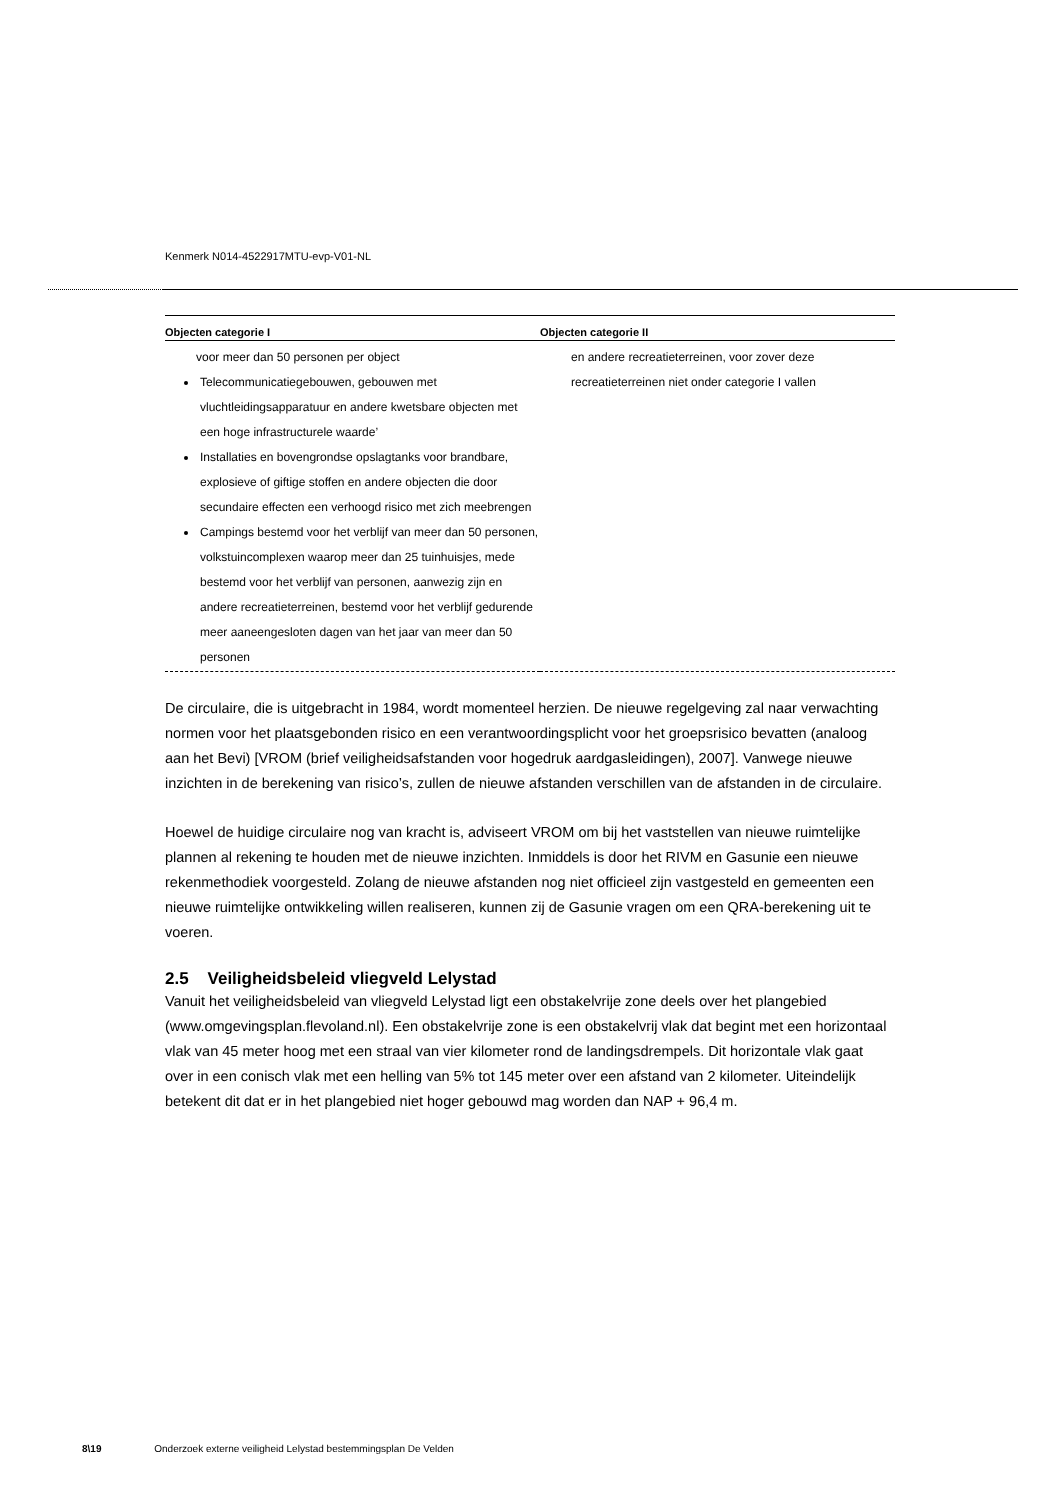Kenmerk N014-4522917MTU-evp-V01-NL
| Objecten categorie I | Objecten categorie II |
| --- | --- |
| voor meer dan 50 personen per object Telecommunicatiegebouwen, gebouwen met vluchtleidingsapparatuur en andere kwetsbare objecten met een hoge infrastructurele waarde’ Installaties en bovengrondse opslagtanks voor brandbare, explosieve of giftige stoffen en andere objecten die door secundaire effecten een verhoogd risico met zich meebrengen Campings bestemd voor het verblijf van meer dan 50 personen, volkstuincomplexen waarop meer dan 25 tuinhuisjes, mede bestemd voor het verblijf van personen, aanwezig zijn en andere recreatieterreinen, bestemd voor het verblijf gedurende meer aaneengesloten dagen van het jaar van meer dan 50 personen | en andere recreatieterreinen, voor zover deze recreatieterreinen niet onder categorie I vallen |
De circulaire, die is uitgebracht in 1984, wordt momenteel herzien. De nieuwe regelgeving zal naar verwachting normen voor het plaatsgebonden risico en een verantwoordingsplicht voor het groepsrisico bevatten (analoog aan het Bevi) [VROM (brief veiligheidsafstanden voor hogedruk aardgasleidingen), 2007]. Vanwege nieuwe inzichten in de berekening van risico’s, zullen de nieuwe afstanden verschillen van de afstanden in de circulaire.
Hoewel de huidige circulaire nog van kracht is, adviseert VROM om bij het vaststellen van nieuwe ruimtelijke plannen al rekening te houden met de nieuwe inzichten. Inmiddels is door het RIVM en Gasunie een nieuwe rekenmethodiek voorgesteld. Zolang de nieuwe afstanden nog niet officieel zijn vastgesteld en gemeenten een nieuwe ruimtelijke ontwikkeling willen realiseren, kunnen zij de Gasunie vragen om een QRA-berekening uit te voeren.
2.5 Veiligheidsbeleid vliegveld Lelystad
Vanuit het veiligheidsbeleid van vliegveld Lelystad ligt een obstakelvrije zone deels over het plangebied (www.omgevingsplan.flevoland.nl). Een obstakelvrije zone is een obstakelvrij vlak dat begint met een horizontaal vlak van 45 meter hoog met een straal van vier kilometer rond de landingsdrempels. Dit horizontale vlak gaat over in een conisch vlak met een helling van 5% tot 145 meter over een afstand van 2 kilometer. Uiteindelijk betekent dit dat er in het plangebied niet hoger gebouwd mag worden dan NAP + 96,4 m.
8\19 Onderzoek externe veiligheid Lelystad bestemmingsplan De Velden